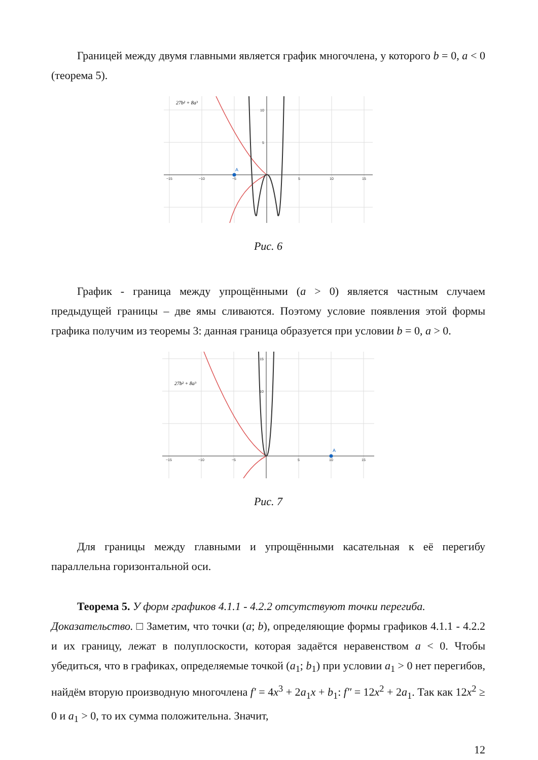Границей между двумя главными является график многочлена, у которого b = 0, a < 0 (теорема 5).
A
27b² + 8a³
−15
−10
−5
5
10
15
10
5
Рис. 6
График - граница между упрощёнными (a > 0) является частным случаем предыдущей границы – две ямы сливаются. Поэтому условие появления этой формы графика получим из теоремы 3: данная граница образуется при условии b = 0, a > 0.
A
27b² + 8a³
−15
−10
−5
5
10
15
15
10
Рис. 7
Для границы между главными и упрощёнными касательная к её перегибу параллельна горизонтальной оси.
Теорема 5. У форм графиков 4.1.1 - 4.2.2 отсутствуют точки перегиба.
Доказательство. □ Заметим, что точки (a; b), определяющие формы графиков 4.1.1 - 4.2.2 и их границу, лежат в полуплоскости, которая задаётся неравенством a < 0. Чтобы убедиться, что в графиках, определяемые точкой (a<sub>1</sub>; b<sub>1</sub>) при условии a<sub>1</sub> > 0 нет перегибов, найдём вторую производную многочлена f′ = 4x<sup>3</sup> + 2a<sub>1</sub>x + b<sub>1</sub>: f″ = 12x<sup>2</sup> + 2a<sub>1</sub>. Так как 12x<sup>2</sup> ≥ 0 и a<sub>1</sub> > 0, то их сумма положительна. Значит,
12